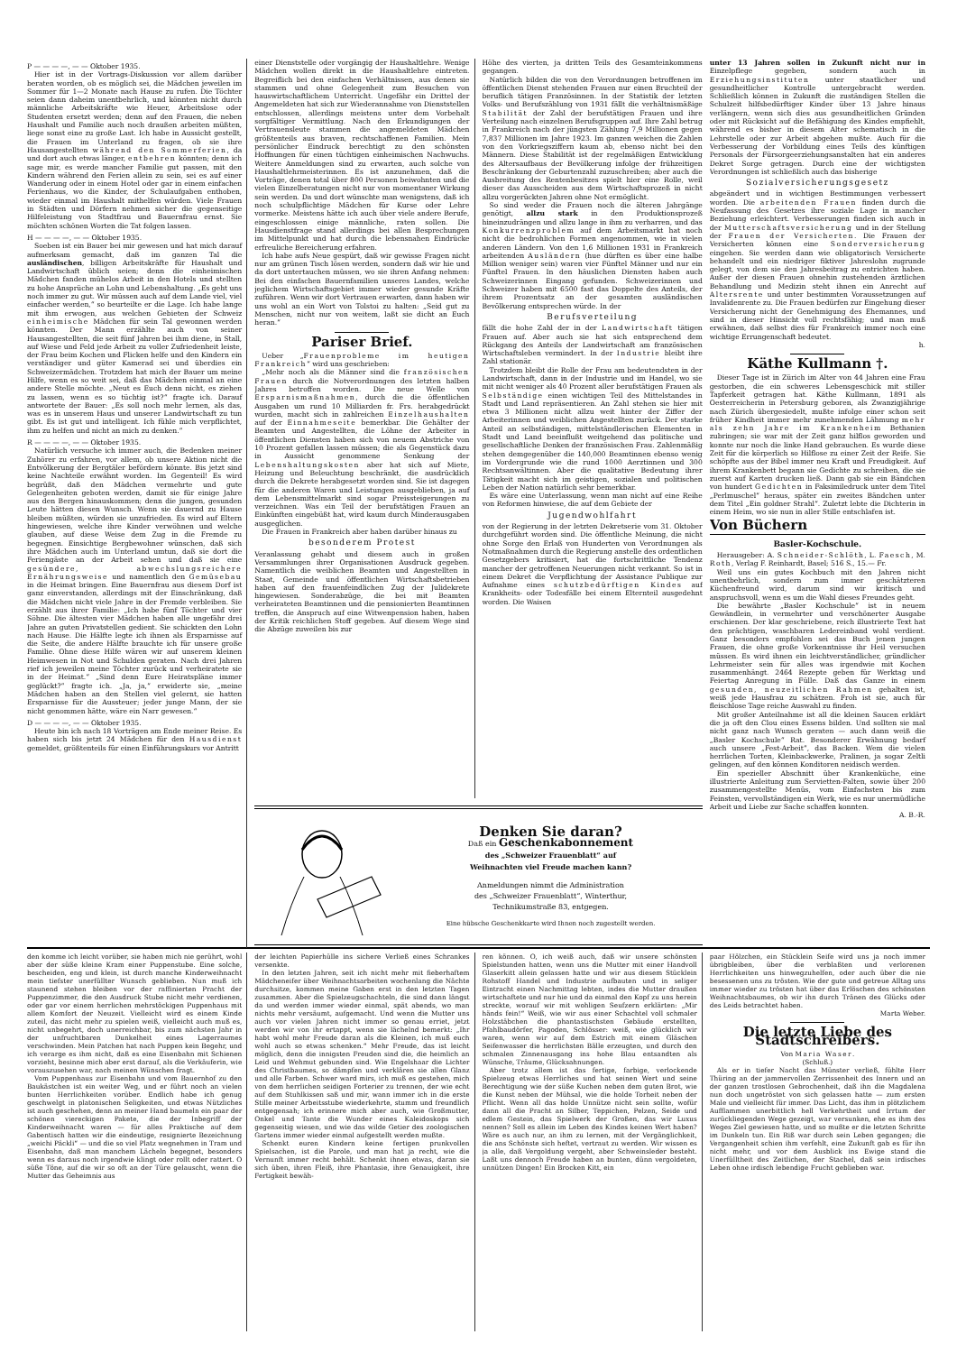P — — — —, — — Oktober 1935.
Hier ist in der Vortrags-Diskussion vor allem darüber beraten worden, ob es möglich sei, die Mädchen jeweilen im Sommer für 1—2 Monate nach Hause zu rufen. Die Töchter seien dann daheim unentbehrlich, und könnten nicht durch männliche Arbeitskräfte wie Heuer, Arbeitslose oder Studenten ersetzt werden; denn auf den Frauen, die neben Haushalt und Familie auch noch draußen arbeiten müßten, liege sonst eine zu große Last. Ich habe in Aussicht gestellt, die Frauen im Unterland zu fragen, ob sie ihre Hausangestellten während den Sommerferien, da und dort auch etwas länger, entbehren könnten; denn ich sage mir, es werde mancher Familie gut passen, mit den Kindern während den Ferien allein zu sein, sei es auf einer Wanderung oder in einem Hotel oder gar in einem einfachen Ferienhaus, wo die Kinder, der Schulaufgaben enthoben, wieder einmal im Haushalt mithelfen würden. Viele Frauen in Städten und Dörfern nehmen sicher die gegenseitige Hilfeleistung von Stadtfrau und Bauernfrau ernst. Sie möchten schönen Worten die Tat folgen lassen.
H — — — —, — — Oktober 1935.
Soeben ist ein Bauer bei mir gewesen und hat mich darauf aufmerksam gemacht, daß im ganzen Tal die ausländischen, billigen Arbeitskräfte für Haushalt und Landwirtschaft üblich seien; denn die einheimischen Mädchen fanden mühelos Arbeit in den Hotels und stellten zu hohe Ansprüche an Lohn und Lebenshaltung. „Es geht uns noch immer zu gut. Wir müssen auch auf dem Lande viel, viel einfacher werden,“ so beurteilte er die Lage. Ich habe lange mit ihm erwogen, aus welchen Gebieten der Schweiz einheimische Mädchen für sein Tal gewonnen werden könnten. Der Mann erzählte auch von seiner Hausangestellten, die seit fünf Jahren bei ihm diene, in Stall, auf Wiese und Feld jede Arbeit zu voller Zufriedenheit leiste, der Frau beim Kochen und Flicken helfe und den Kindern ein verständiger und güter Kamerad sei und überdies ein Schweizermädchen. Trotzdem hat mich der Bauer um meine Hilfe, wenn es so weit sei, daß das Mädchen einmal an eine andere Stelle möchte. „Neut es Euch denn nicht, es ziehen zu lassen, wenn es so tüchtig ist?“ fragte ich. Darauf antwortete der Bauer: „Es soll noch mehr lernen, als das, was es in unserem Haus und unserer Landwirtschaft zu tun gibt. Es ist gut und intelligent. Ich fühle mich verpflichtet, ihm zu helfen und nicht an mich zu denken.“
R — — — —, — — Oktober 1935.
Natürlich versuche ich immer auch, die Bedenken meiner Zuhörer zu erfahren, vor allem, ob unsere Aktion nicht die Entvölkerung der Bergtäler befördern könnte. Bis jetzt sind keine Nachteile erwähnt worden. Im Gegenteil! Es wird begrüßt, daß den Mädchen vermehrte und gute Gelegenheiten geboten werden, damit sie für einige Jahre aus den Bergen hinauskommen; denn die jungen, gesunden Leute hätten diesen Wunsch. Wenn sie dauernd zu Hause bleiben müßten, würden sie unzufrieden. Es wird auf Eltern hingewiesen, welche ihre Kinder verwöhnen und welche glauben, auf diese Weise dem Zug in die Fremde zu begegnen. Einsichtige Bergbewohner wünschen, daß sich ihre Mädchen auch im Unterland umtun, daß sie dort die Feriengäste an der Arbeit sehen und daß sie eine gesündere, abwechslungsreichere Ernährungsweise und namentlich den Gemüsebau in die Heimat bringen. Eine Bauernfrau aus diesem Dorf ist ganz einverstanden, allerdings mit der Einschränkung, daß die Mädchen nicht viele Jahre in der Fremde verbleiben. Sie erzählt aus ihrer Familie: „Ich habe fünf Töchter und vier Söhne. Die ältesten vier Mädchen haben alle ungefähr drei Jahre an guten Privatstellen gedient. Sie schickten den Lohn nach Hause. Die Hälfte legte ich ihnen als Ersparnisse auf die Seite, die andere Hälfte brauchte ich für unsere große Familie. Ohne diese Hilfe wären wir auf unserem kleinen Heimwesen in Not und Schulden geraten. Nach drei Jahren rief ich jeweilen meine Töchter zurück und verheiratete sie in der Heimat.“ „Sind denn Eure Heiratspläne immer geglückt?“ fragte ich. „Ja, ja,“ erwiderte sie, „meine Mädchen haben an den Stellen viel gelernt, sie hatten Ersparnisse für die Aussteuer; jeder junge Mann, der sie nicht genommen hätte, wäre ein Narr gewesen.“
D — — — —, — — Oktober 1935.
Heute bin ich nach 18 Vorträgen am Ende meiner Reise. Es haben sich bis jetzt 24 Mädchen für den Hausdienst gemeldet, größtenteils für einen Einführungskurs vor Antritt
einer Dienststelle oder vorgängig der Haushaltlehre. Wenige Mädchen wollen direkt in die Haushaltlehre eintreten. Begreiflich bei den einfachen Verhältnissen, aus denen sie stammen und ohne Gelegenheit zum Besuchen von hauswirtschaftlichem Unterricht. Ungefähr ein Drittel der Angemeldeten hat sich zur Wiederannahme von Dienststellen entschlossen, allerdings meistens unter dem Vorbehalt sorgfältiger Vermittlung. Nach den Erkundigungen der Vertrauensleute stammen die angemeldeten Mädchen größtenteils aus braven, rechtschaffenen Familien. Mein persönlicher Eindruck berechtigt zu den schönsten Hoffnungen für einen tüchtigen einheimischen Nachwuchs. Weitere Anmeldungen sind zu erwarten, auch solche von Haushaltlehrmeisterinnen. Es ist anzunehmen, daß die Vorträge, denen total über 800 Personen beiwohnten und die vielen Einzelberatungen nicht nur von momentaner Wirkung sein werden. Da und dort wünschte man wenigstens, daß ich noch schulpflichtige Mädchen für Kurse oder Lehre vormerke. Meistens hätte ich auch über viele andere Berufe, eingeschlossen einige männliche, raten sollen. Die Hausdienstfrage stand allerdings bei allen Besprechungen im Mittelpunkt und hat durch die lebensnahen Eindrücke erfreuliche Bereicherung erfahren.
Ich habe aufs Neue gespürt, daß wir gewisse Fragen nicht nur am grünen Tisch lösen werden, sondern daß wir hie und da dort untertauchen müssen, wo sie ihren Anfang nehmen: Bei den einfachen Bauernfamilien unseres Landes, welche jeglichem Wirtschaftsgebiet immer wieder gesunde Kräfte zuführen. Wenn wir dort Vertrauen erwarten, dann haben wir uns wohl an ein Wort von Tolstoi zu halten: „Seid gut zu Menschen, nicht nur von weitem, laßt sie dicht an Euch heran.“
Pariser Brief.
Ueber „Frauenprobleme im heutigen Frankreich“ wird uns geschrieben:
„Mehr noch als die Männer sind die französischen Frauen durch die Notverordnungen des letzten halben Jahres betroffen worden. Die neue Welle von Ersparnismaßnahmen, durch die die öffentlichen Ausgaben um rund 10 Milliarden fr. Frs. herabgedrückt wurden, macht sich in zahlreichen Einzelhaushalten auf der Einnahmeseite bemerkbar. Die Gehälter der Beamten und Angestellten, die Löhne der Arbeiter in öffentlichen Diensten haben sich von neuem Abstriche von 10 Prozent gefallen lassen müssen; die als Gegenstück dazu in Aussicht genommene Senkung der Lebenshaltungskosten aber hat sich auf Miete, Heizung und Beleuchtung beschränkt, die ausdrücklich durch die Dekrete herabgesetzt worden sind. Sie ist dagegen für die anderen Waren und Leistungen ausgeblieben, ja auf dem Lebensmittelmarkt sind sogar Preissteigerungen zu verzeichnen. Was ein Teil der berufstätigen Frauen an Einkünften eingebüßt hat, wird kaum durch Minderausgaben ausgeglichen.
Die Frauen in Frankreich aber haben darüber hinaus zu
besonderem Protest
Veranlassung gehabt und diesem auch in großen Versammlungen ihrer Organisationen Ausdruck gegeben. Namentlich die weiblichen Beamten und Angestellten in Staat, Gemeinde und öffentlichen Wirtschaftsbetrieben haben auf den frauenfeindlichen Zug der Julidekrete hingewiesen. Sonderabzüge, die bei mit Beamten verheirateten Beamtinnen und die pensionierten Beamtinnen treffen, die Anspruch auf eine Witwenpension haben, haben der Kritik reichlichen Stoff gegeben. Auf diesem Wege sind die Abzüge zuweilen bis zur
Höhe des vierten, ja dritten Teils des Gesamteinkommens gegangen.
Natürlich bilden die von den Verordnungen betroffenen im öffentlichen Dienst stehenden Frauen nur einen Bruchteil der beruflich tätigen Französinnen. In der Statistik der letzten Volks- und Berufszählung von 1931 fällt die verhältnismäßige Stabilität der Zahl der berufstätigen Frauen und ihre Verteilung nach einzelnen Berufsgruppen auf. Ihre Zahl betrug in Frankreich nach der jüngsten Zählung 7,9 Millionen gegen 7,837 Millionen im Jahre 1923. Im ganzen weichen die Zahlen von den Vorkriegsziffern kaum ab, ebenso nicht bei den Männern. Diese Stabilität ist der regelmäßigen Entwicklung des Altersaufbaus der Bevölkerung infolge der frühzeitigen Beschränkung der Geburtenzahl zuzuschreiben; aber auch die Ausbreitung des Rentenbesitzes spielt hier eine Rolle, weil dieser das Ausscheiden aus dem Wirtschaftsprozeß in nicht allzu vorgerückten Jahren ohne Not ermöglicht.
So sind weder die Frauen noch die älteren Jahrgänge genötigt, allzu stark in den Produktionsprozeß hineinzudrängen und allzu lange in ihm zu verharren, und das Konkurrenzproblem auf dem Arbeitsmarkt hat noch nicht die bedrohlichen Formen angenommen, wie in vielen anderen Ländern. Von den 1,6 Millionen 1931 in Frankreich arbeitenden Ausländern (hue dürften es über eine halbe Million weniger sein) waren vier Fünftel Männer und nur ein Fünftel Frauen. In den häuslichen Diensten haben auch Schweizerinnen Eingang gefunden. Schweizerinnen und Schweizer haben mit 6500 fast das Doppelte des Anteils, der ihrem Prozentsatz an der gesamten ausländischen Bevölkerung entsprechen würde. In der
Berufsverteilung
fällt die hohe Zahl der in der Landwirtschaft tätigen Frauen auf. Aber auch sie hat sich entsprechend dem Rückgang des Anteils der Landwirtschaft am französischen Wirtschaftsleben vermindert. In der Industrie bleibt ihre Zahl stationär.
Trotzdem bleibt die Rolle der Frau am bedeutendsten in der Landwirtschaft, dann in der Industrie und im Handel, wo sie mit nicht weniger als 40 Prozent aller berufstätigen Frauen als Selbständige einen wichtigen Teil des Mittelstandes in Stadt und Land repräsentieren. An Zahl stehen sie hier mit etwa 3 Millionen nicht allzu weit hinter der Ziffer der Arbeiterinnen und weiblichen Angestellten zurück. Der starke Anteil an selbständigen, mittelständlerischen Elementen in Stadt und Land beeinflußt weitgehend das politische und gesellschaftliche Denken der französischen Frau. Zahlenmäßig stehen demgegenüber die 140,000 Beamtinnen ebenso wenig im Vordergrunde wie die rund 1000 Aerztinnen und 300 Rechtsanwältinnen. Aber die qualitative Bedeutung ihrer Tätigkeit macht sich im geistigen, sozialen und politischen Leben der Nation natürlich sehr bemerkbar.
Es wäre eine Unterlassung, wenn man nicht auf eine Reihe von Reformen hinwiese, die auf dem Gebiete der
Jugendwohlfahrt
von der Regierung in der letzten Dekretserie vom 31. Oktober durchgeführt worden sind. Die öffentliche Meinung, die nicht ohne Sorge den Erlaß von Hunderten von Verordnungen als Notmaßnahmen durch die Regierung anstelle des ordentlichen Gesetzgebers kritisiert, hat die fortschrittliche Tendenz mancher der getroffenen Neuerungen nicht verkannt. So ist in einem Dekret die Verpflichtung der Assistance Publique zur Aufnahme eines schutzbedürftigen Kindes auf Krankheits- oder Todesfälle bei einem Elternteil ausgedehnt worden. Die Waisen
Denken Sie daran?
Daß ein Geschenkabonnement
des „Schweizer Frauenblatt“ auf
Weihnachten viel Freude machen kann?
Anmeldungen nimmt die Administration
des „Schweizer Frauenblatt“, Winterthur,
Technikumstraße 83, entgegen.
Eine hübsche Geschenkkarte wird Ihnen noch zugestellt werden.
unter 13 Jahren sollen in Zukunft nicht nur in Einzelpflege gegeben, sondern auch in Erziehungsinstituten unter staatlicher und gesundheitlicher Kontrolle untergebracht werden. Schließlich können in Zukunft die zuständigen Stellen die Schulzeit hilfsbedürftiger Kinder über 13 Jahre hinaus verlängern, wenn sich dies aus gesundheitlichen Gründen oder mit Rücksicht auf die Befähigung des Kindes empfiehlt, während es bisher in diesem Alter schematisch in die Lehrstelle oder zur Arbeit abgehen mußte. Auch für die Verbesserung der Vorbildung eines Teils des künftigen Personals der Fürsorgeerziehungsanstalten hat ein anderes Dekret Sorge getragen. Durch eine der wichtigsten Verordnungen ist schließlich auch das bisherige
Sozialversicherungsgesetz
abgeändert und in wichtigen Bestimmungen verbessert worden. Die arbeitenden Frauen finden durch die Neufassung des Gesetzes ihre soziale Lage in mancher Beziehung erleichtert. Verbesserungen finden sich auch in der Mutterschaftsversicherung und in der Stellung der Frauen der Versicherten. Die Frauen der Versicherten können eine Sonderversicherung eingehen. Sie werden dann wie obligatorisch Versicherte behandelt und ein niedriger fiktiver Jahreslohn zugrunde gelegt, von dem sie den Jahresbeitrag zu entrichten haben. Außer der diesen Frauen ohnehin zustehenden ärztlichen Behandlung und Medizin steht ihnen ein Anrecht auf Altersrente und unter bestimmten Voraussetzungen auf Invalidenrente zu. Die Frauen bedürfen zur Eingehung dieser Versicherung nicht der Genehmigung des Ehemannes, und sind in dieser Hinsicht voll rechtsfähig; und man muß erwähnen, daß selbst dies für Frankreich immer noch eine wichtige Errungenschaft bedeutet.
h.
Käthe Kullmann †.
Dieser Tage ist in Zürich im Alter von 44 Jahren eine Frau gestorben, die ein schweres Lebensgeschick mit stiller Tapferkeit getragen hat. Käthe Kullmann, 1891 als Oesterreicherin in Petersburg geboren, als Zwanzigjährige nach Zürich übergesiedelt, mußte infolge einer schon seit früher Kindheit immer mehr zunehmenden Lähmung mehr als zehn Jahre im Krankenheim Bethanien zubringen; sie war mit der Zeit ganz hilflos geworden und konnte nur noch die linke Hand gebrauchen. Es wurde diese Zeit für die körperlich so Hilflose zu einer Zeit der Reife. Sie schöpfte aus der Bibel immer neu Kraft und Freudigkeit. Auf ihrem Krankenbett begann sie Gedichte zu schreiben, die sie zuerst auf Karten drucken ließ. Dann gab sie ein Bändchen von hundert Gedichten in Faksimiledruck unter dem Titel „Perlmuschel“ heraus, später ein zweites Bändchen unter dem Titel „Ein goldner Strahl“. Zuletzt lebte die Dichterin in einem Heim, wo sie nun in aller Stille entschlafen ist.
Von Büchern
Basler-Kochschule.
Herausgeber: A. Schneider-Schlöth, L. Faesch, M. Roth, Verlag F. Reinhardt, Basel; 516 S., 15.— Fr.
Weil uns ein gutes Kochbuch mit den Jahren nicht unentbehrlich, sondern zum immer geschätzteren Küchenfreund wird, darum sind wir kritisch und anspruchsvoll, wenn es um die Wahl dieses Freundes geht.
Die bewährte „Basler Kochschule“ ist in neuem Gewändlein, in vermehrter und verschönerter Ausgabe erschienen. Der klar geschriebene, reich illustrierte Text hat den prächtigen, waschbaren Ledereinband wohl verdient. Ganz besonders empfohlen sei das Buch jenen jungen Frauen, die ohne große Vorkenntnisse ihr Heil versuchen müssen. Es wird ihnen ein leichtverständlicher, gründlicher Lehrmeister sein für alles was irgendwie mit Kochen zusammenhängt. 2464 Rezepte geben für Werktag und Feiertag Anregung in Fülle. Daß das Ganze in einem gesunden, neuzeitlichen Rahmen gehalten ist, weiß jede Hausfrau zu schätzen. Froh ist sie, auch für fleischlose Tage reiche Auswahl zu finden.
Mit großer Anteilnahme ist all die kleinen Saucen erklärt die ja oft den Clou eines Essens bilden. Und sollten sie mal nicht ganz nach Wunsch geraten — auch dann weiß die „Basler Kochschule“ Rat. Besonderer Erwähnung bedarf auch unsere „Fest-Arbeit“, das Backen. Wem die vielen herrlichen Torten, Kleinbackwerke, Pralinen, ja sogar Zeltli gelingen, auf den können Konditoren neidisch werden.
Ein spezieller Abschnitt über Krankenküche, eine illustrierte Anleitung zum Servietten-Falten, sowie über 200 zusammengestellte Menüs, vom Einfachsten bis zum Feinsten, vervollständigen ein Werk, wie es nur unermüdliche Arbeit und Liebe zur Sache schaffen konnten.
A. B.-R.
den komme ich leicht vorüber, sie haben mich nie gerührt, wohl aber der süße kleine Kram einer Puppenstube. Eine solche, bescheiden, eng und klein, ist durch manche Kinderweihnacht mein tiefster unerfüllter Wunsch geblieben. Nun muß ich staunend stehen bleiben vor der raffinierten Pracht der Puppenzimmer, die den Ausdruck Stube nicht mehr verdienen, oder gar vor einem herrlichen mehrstöckigen Puppenhaus mit allem Komfort der Neuzeit. Vielleicht wird es einem Kinde zuteil, das nicht mehr zu spielen weiß, vielleicht auch muß es, nicht unbegehrt, doch unerreichbar, bis zum nächsten Jahr in der unfruchtbaren Dunkelheit eines Lagerraumes verschwinden. Mein Patchen hat nach Puppen kein Begehr, und ich verarge es ihm nicht, daß es eine Eisenbahn mit Schienen vorzieht, besinne mich aber erst darauf, als die Verkäuferin, wie vorauszusehen war, nach meinen Wünschen fragt.
Vom Puppenhaus zur Eisenbahn und vom Bauernhof zu den Baukästchen ist ein weiter Weg, und er führt noch an vielen bunten Herrlichkeiten vorüber. Endlich habe ich genug geschwelgt in platonischen Seligkeiten, und etwas Nützliches ist auch geschehen, denn an meiner Hand baumeln ein paar der schönen viereckigen Pakete, die der Inbegriff der Kinderweihnacht waren — für alles Praktische auf dem Gabentisch hatten wir die eindeutige, resignierte Bezeichnung „weichi Päckli“ — und die so viel Platz wegnehmen in Tram und Eisenbahn, daß man manchem Lächeln begegnet, besonders wenn es daraus noch irgendwie klingt oder rollt oder rattert. O süße Töne, auf die wir so oft an der Türe gelauscht, wenn die Mutter das Geheimnis aus
der leichten Papierhülle ins sichere Verließ eines Schrankes versenkte.
In den letzten Jahren, seit ich nicht mehr mit fieberhaftem Mädcheneifer über Weihnachtsarbeiten wochenlang die Nächte durchsitze, kommen meine Gaben erst in den letzten Tagen zusammen. Aber die Spielzeugschachteln, die sind dann längst da und werden immer wieder einmal, spät abends, wo man nichts mehr versäumt, aufgemacht. Und wenn die Mutter uns auch vor vielen Jahren nicht immer so genau erriet, jetzt werden wir von ihr ertappt, wenn sie lächelnd bemerkt: „Ihr habt wohl mehr Freude daran als die Kleinen, ich muß euch wohl auch so etwas schenken.“ Mehr Freude, das ist leicht möglich, denn die innigsten Freuden sind die, die heimlich an Leid und Wehmut gebunden sind. Wie Engelshaar die Lichter des Christbaumes, so dämpfen und verklären sie allen Glanz und alle Farben. Schwer ward mirs, ich muß es gestehen, mich von dem herrlichen seidigen Forterier zu trennen, der wie echt auf dem Stuhlkissen saß und mir, wann immer ich in die erste Stille meiner Arbeitsstube wiederkehrte, stumm und freundlich entgegensah; ich erinnere mich aber auch, wie Großmutter, Onkel und Tante die Wunder eines Kaleidoskops sich gegenseitig wiesen, und wie das wilde Getier des zoologischen Gartens immer wieder einmal aufgestellt werden mußte.
Schenkt euren Kindern keine fertigen prunkvollen Spielsachen, ist die Parole, und man hat ja recht, wie die Vernunft immer recht behält. Schenkt ihnen etwas, daran sie sich üben, ihren Fleiß, ihre Phantasie, ihre Genauigkeit, ihre Fertigkeit bewäh-
ren können. O, ich weiß auch, daß wir unsere schönsten Spielstunden hatten, wenn uns die Mutter mit einer Handvoll Glaserkitt allein gelassen hatte und wir aus diesem Stücklein Rohstoff Handel und Industrie aufbauten und in seliger Eintracht einen Nachmittag lebten, indes die Mutter draußen wirtschaftete und nur hie und da einmal den Kopf zu uns herein streckte, worauf wir mit wohligen Seufzern erklärten: „Mir händs fein!“ Weiß, wie wir aus einer Schachtel voll schmaler Holzstäbchen die phantastischsten Gebäude erstellten, Pfahlbaudörfer, Pagoden, Schlösser: weiß, wie glücklich wir waren, wenn wir auf dem Estrich mit einem Gläschen Seifenwasser die herrlichsten Bälle erzeugten, und durch den schmalen Zinnenausgang ins hohe Blau entsandten als Wünsche, Träume, Glücksahnungen.
Aber trotz allem ist das fertige, farbige, verlockende Spielzeug etwas Herrliches und hat seinen Wert und seine Berechtigung wie der süße Kuchen neben dem guten Brot, wie die Kunst neben der Mühsal, wie die holde Torheit neben der Pflicht. Wenn all das holde Unnütze nicht sein sollte, wofür dann all die Pracht an Silber, Teppichen, Pelzen, Seide und edlem Gestein, das Spielwerk der Großen, das wir Luxus nennen? Soll es allein im Leben des Kindes keinen Wert haben? Wäre es auch nur, an ihm zu lernen, mit der Vergänglichkeit, die ans Schönste sich heftet, vertraut zu werden. Wir wissen es ja alle, daß Vergoldung vergeht, aber Schweinsleder besteht. Laßt uns dennoch Freude haben an bunten, dünn vergoldeten, unnützen Dingen! Ein Brocken Kitt, ein
paar Hölzchen, ein Stücklein Seife wird uns ja noch immer übrigbleiben, über die verblaßten und verlorenen Herrlichkeiten uns hinwegzuhelfen, oder auch über die nie besessenen uns zu trösten. Wie der gute und getreue Alltag uns immer wieder zu trösten hat über das Erlöschen des schönsten Weihnachtsbaumes, ob wir ihn durch Tränen des Glücks oder des Leids betrachtet haben.
Marta Weber.
Die letzte Liebe des Stadtschreibers.
Von Maria Waser.
(Schluß.)
Als er in tiefer Nacht das Münster verließ, fühlte Herr Thüring an der jammervollen Zerrissenheit des Innern und an der ganzen trostlosen Gebrochenheit, daß ihn die Magdalena nun doch ungetröstet von sich gelassen hatte — zum ersten Male und vielleicht für immer. Das Licht, das ihm in plötzlichem Aufflammen unerbittlich hell Verkehrtheit und Irrtum der zurückliegenden Wege gezeigt, war versunken, ehe es ihm des Weges Ziel gewiesen hatte, und so mußte er die letzten Schritte im Dunkeln tun. Ein Riß war durch sein Leben gegangen; die Vergangenheit schien ihm verfehlt, eine Zukunft gab es für ihn nicht mehr, und vor dem Ausblick ins Ewige stand die Unerfülltheit des Zeitlichen, der Stachel, daß sein irdisches Leben ohne irdisch lebendige Frucht geblieben war.